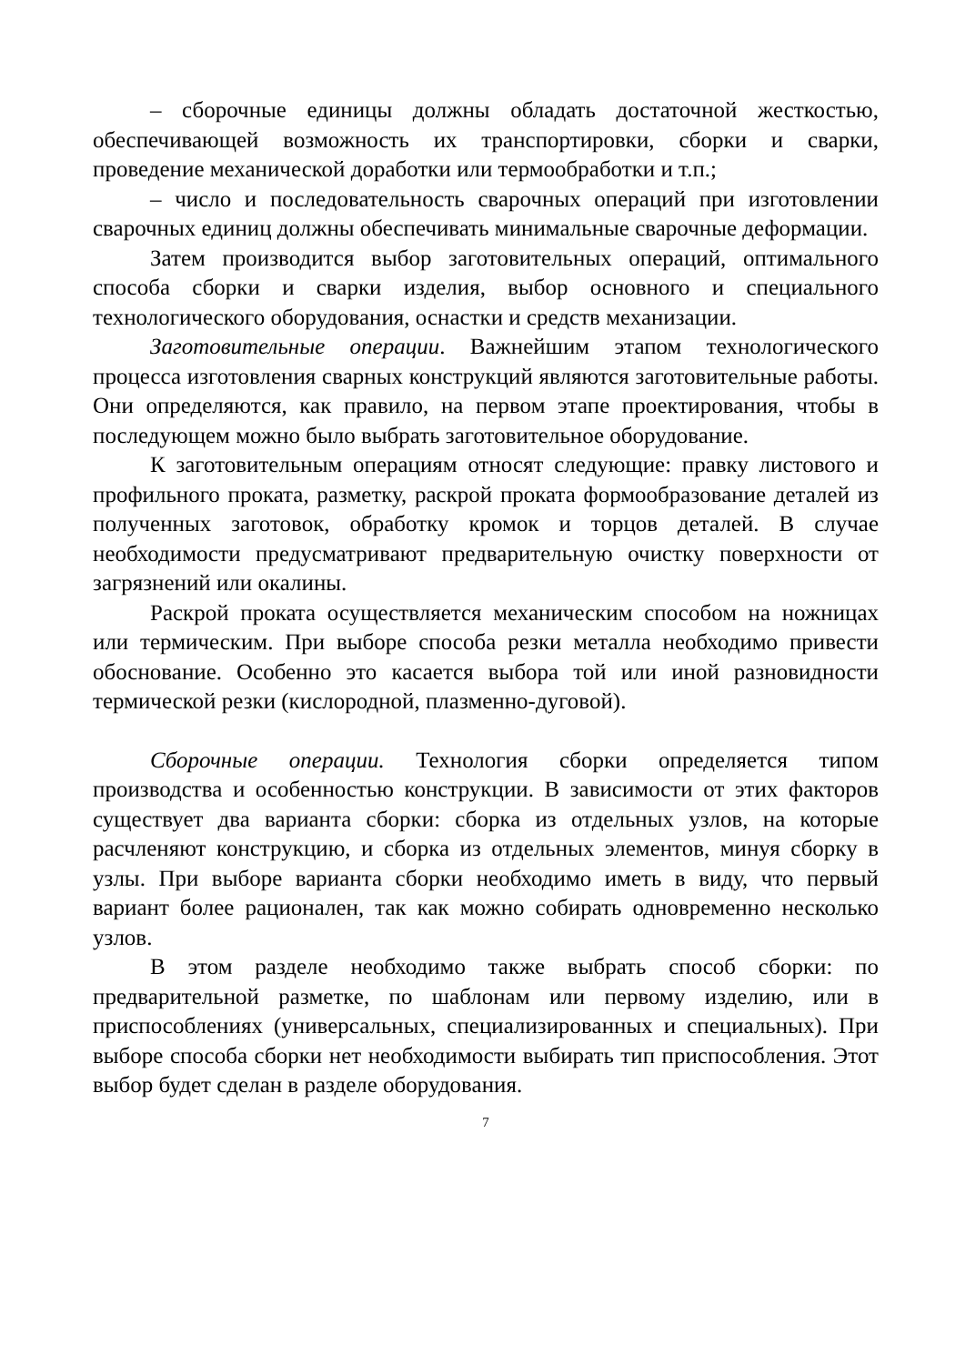– сборочные единицы должны обладать достаточной жесткостью, обеспечивающей возможность их транспортировки, сборки и сварки, проведение механической доработки или термообработки и т.п.;
– число и последовательность сварочных операций при изготовлении сварочных единиц должны обеспечивать минимальные сварочные деформации.
Затем производится выбор заготовительных операций, оптимального способа сборки и сварки изделия, выбор основного и специального технологического оборудования, оснастки и средств механизации.
Заготовительные операции. Важнейшим этапом технологического процесса изготовления сварных конструкций являются заготовительные работы. Они определяются, как правило, на первом этапе проектирования, чтобы в последующем можно было выбрать заготовительное оборудование.
К заготовительным операциям относят следующие: правку листового и профильного проката, разметку, раскрой проката формообразование деталей из полученных заготовок, обработку кромок и торцов деталей. В случае необходимости предусматривают предварительную очистку поверхности от загрязнений или окалины.
Раскрой проката осуществляется механическим способом на ножницах или термическим. При выборе способа резки металла необходимо привести обоснование. Особенно это касается выбора той или иной разновидности термической резки (кислородной, плазменно-дуговой).
Сборочные операции. Технология сборки определяется типом производства и особенностью конструкции. В зависимости от этих факторов существует два варианта сборки: сборка из отдельных узлов, на которые расчленяют конструкцию, и сборка из отдельных элементов, минуя сборку в узлы. При выборе варианта сборки необходимо иметь в виду, что первый вариант более рационален, так как можно собирать одновременно несколько узлов.
В этом разделе необходимо также выбрать способ сборки: по предварительной разметке, по шаблонам или первому изделию, или в приспособлениях (универсальных, специализированных и специальных). При выборе способа сборки нет необходимости выбирать тип приспособления. Этот выбор будет сделан в разделе оборудования.
7